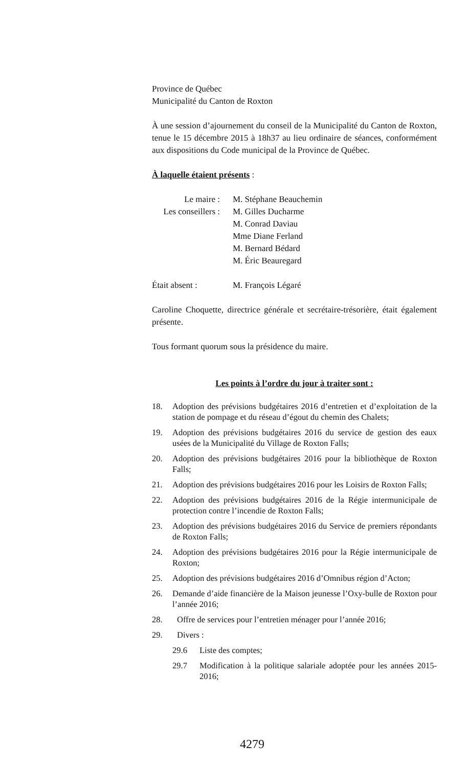Province de Québec
Municipalité du Canton de Roxton
À une session d’ajournement du conseil de la Municipalité du Canton de Roxton, tenue le 15 décembre 2015 à 18h37 au lieu ordinaire de séances, conformément aux dispositions du Code municipal de la Province de Québec.
À laquelle étaient présents :
Le maire :
M. Stéphane Beauchemin
Les conseillers :
M. Gilles Ducharme
M. Conrad Daviau
Mme Diane Ferland
M. Bernard Bédard
M. Éric Beauregard
Était absent :
M. François Légaré
Caroline Choquette, directrice générale et secrétaire-trésorière, était également présente.
Tous formant quorum sous la présidence du maire.
Les points à l’ordre du jour à traiter sont :
18. Adoption des prévisions budgétaires 2016 d’entretien et d’exploitation de la station de pompage et du réseau d’égout du chemin des Chalets;
19. Adoption des prévisions budgétaires 2016 du service de gestion des eaux usées de la Municipalité du Village de Roxton Falls;
20. Adoption des prévisions budgétaires 2016 pour la bibliothèque de Roxton Falls;
21. Adoption des prévisions budgétaires 2016 pour les Loisirs de Roxton Falls;
22. Adoption des prévisions budgétaires 2016 de la Régie intermunicipale de protection contre l’incendie de Roxton Falls;
23. Adoption des prévisions budgétaires 2016 du Service de premiers répondants de Roxton Falls;
24. Adoption des prévisions budgétaires 2016 pour la Régie intermunicipale de Roxton;
25. Adoption des prévisions budgétaires 2016 d’Omnibus région d’Acton;
26. Demande d’aide financière de la Maison jeunesse l’Oxy-bulle de Roxton pour l’année 2016;
28. Offre de services pour l’entretien ménager pour l’année 2016;
29. Divers :
29.6 Liste des comptes;
29.7 Modification à la politique salariale adoptée pour les années 2015-2016;
4279